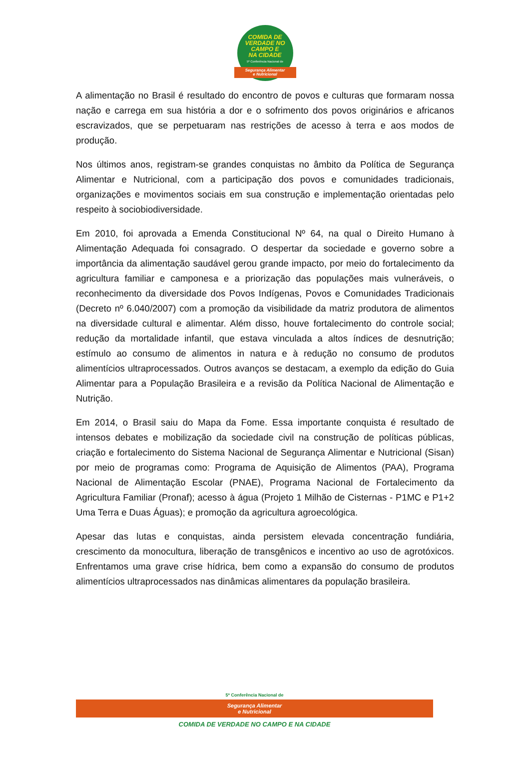COMIDA DE
VERDADE NO
CAMPO E
NA CIDADE
5ª Conferência Nacional de
Segurança Alimentar
e Nutricional
A alimentação no Brasil é resultado do encontro de povos e culturas que formaram nossa nação e carrega em sua história a dor e o sofrimento dos povos originários e africanos escravizados, que se perpetuaram nas restrições de acesso à terra e aos modos de produção.
Nos últimos anos, registram-se grandes conquistas no âmbito da Política de Segurança Alimentar e Nutricional, com a participação dos povos e comunidades tradicionais, organizações e movimentos sociais em sua construção e implementação orientadas pelo respeito à sociobiodiversidade.
Em 2010, foi aprovada a Emenda Constitucional Nº 64, na qual o Direito Humano à Alimentação Adequada foi consagrado. O despertar da sociedade e governo sobre a importância da alimentação saudável gerou grande impacto, por meio do fortalecimento da agricultura familiar e camponesa e a priorização das populações mais vulneráveis, o reconhecimento da diversidade dos Povos Indígenas, Povos e Comunidades Tradicionais (Decreto nº 6.040/2007) com a promoção da visibilidade da matriz produtora de alimentos na diversidade cultural e alimentar. Além disso, houve fortalecimento do controle social; redução da mortalidade infantil, que estava vinculada a altos índices de desnutrição; estímulo ao consumo de alimentos in natura e à redução no consumo de produtos alimentícios ultraprocessados. Outros avanços se destacam, a exemplo da edição do Guia Alimentar para a População Brasileira e a revisão da Política Nacional de Alimentação e Nutrição.
Em 2014, o Brasil saiu do Mapa da Fome. Essa importante conquista é resultado de intensos debates e mobilização da sociedade civil na construção de políticas públicas, criação e fortalecimento do Sistema Nacional de Segurança Alimentar e Nutricional (Sisan) por meio de programas como: Programa de Aquisição de Alimentos (PAA), Programa Nacional de Alimentação Escolar (PNAE), Programa Nacional de Fortalecimento da Agricultura Familiar (Pronaf); acesso à água (Projeto 1 Milhão de Cisternas - P1MC e P1+2 Uma Terra e Duas Águas); e promoção da agricultura agroecológica.
Apesar das lutas e conquistas, ainda persistem elevada concentração fundiária, crescimento da monocultura, liberação de transgênicos e incentivo ao uso de agrotóxicos. Enfrentamos uma grave crise hídrica, bem como a expansão do consumo de produtos alimentícios ultraprocessados nas dinâmicas alimentares da população brasileira.
5ª Conferência Nacional de
Segurança Alimentar
e Nutricional
COMIDA DE VERDADE NO CAMPO E NA CIDADE